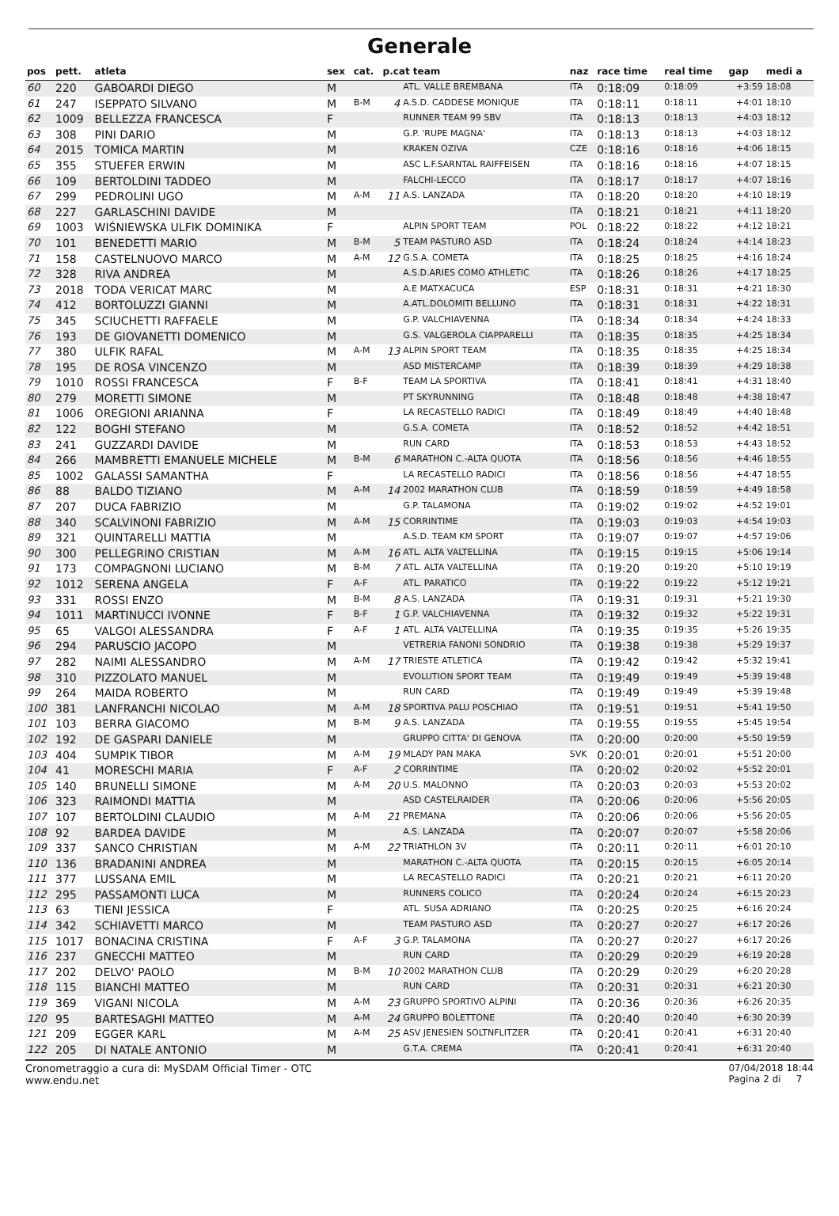Generale
| pos | pett. | atleta | sex | cat. | p.cat team | | naz | race time | real time | gap | medi a |
| --- | --- | --- | --- | --- | --- | --- | --- | --- | --- | --- | --- |
| 60 | 220 | GABOARDI DIEGO | M | | | ATL. VALLE BREMBANA | ITA | 0:18:09 | 0:18:09 | +3:59 | 18:08 |
| 61 | 247 | ISEPPATO SILVANO | M | B-M | 4 | A.S.D. CADDESE MONIQUE | ITA | 0:18:11 | 0:18:11 | +4:01 | 18:10 |
| 62 | 1009 | BELLEZZA FRANCESCA | F | | | RUNNER TEAM 99 SBV | ITA | 0:18:13 | 0:18:13 | +4:03 | 18:12 |
| 63 | 308 | PINI DARIO | M | | | G.P. 'RUPE MAGNA' | ITA | 0:18:13 | 0:18:13 | +4:03 | 18:12 |
| 64 | 2015 | TOMICA MARTIN | M | | | KRAKEN OZIVA | CZE | 0:18:16 | 0:18:16 | +4:06 | 18:15 |
| 65 | 355 | STUEFER ERWIN | M | | | ASC L.F.SARNTAL RAIFFEISEN | ITA | 0:18:16 | 0:18:16 | +4:07 | 18:15 |
| 66 | 109 | BERTOLDINI TADDEO | M | | | FALCHI-LECCO | ITA | 0:18:17 | 0:18:17 | +4:07 | 18:16 |
| 67 | 299 | PEDROLINI UGO | M | A-M | 11 | A.S. LANZADA | ITA | 0:18:20 | 0:18:20 | +4:10 | 18:19 |
| 68 | 227 | GARLASCHINI DAVIDE | M | | | | ITA | 0:18:21 | 0:18:21 | +4:11 | 18:20 |
| 69 | 1003 | WIŚNIEWSKA ULFIK DOMINIKA | F | | | ALPIN SPORT TEAM | POL | 0:18:22 | 0:18:22 | +4:12 | 18:21 |
| 70 | 101 | BENEDETTI MARIO | M | B-M | 5 | TEAM PASTURO ASD | ITA | 0:18:24 | 0:18:24 | +4:14 | 18:23 |
| 71 | 158 | CASTELNUOVO MARCO | M | A-M | 12 | G.S.A. COMETA | ITA | 0:18:25 | 0:18:25 | +4:16 | 18:24 |
| 72 | 328 | RIVA ANDREA | M | | | A.S.D.ARIES COMO ATHLETIC | ITA | 0:18:26 | 0:18:26 | +4:17 | 18:25 |
| 73 | 2018 | TODA VERICAT MARC | M | | | A.E MATXACUCA | ESP | 0:18:31 | 0:18:31 | +4:21 | 18:30 |
| 74 | 412 | BORTOLUZZI GIANNI | M | | | A.ATL.DOLOMITI BELLUNO | ITA | 0:18:31 | 0:18:31 | +4:22 | 18:31 |
| 75 | 345 | SCIUCHETTI RAFFAELE | M | | | G.P. VALCHIAVENNA | ITA | 0:18:34 | 0:18:34 | +4:24 | 18:33 |
| 76 | 193 | DE GIOVANETTI DOMENICO | M | | | G.S. VALGEROLA CIAPPARELLI | ITA | 0:18:35 | 0:18:35 | +4:25 | 18:34 |
| 77 | 380 | ULFIK RAFAL | M | A-M | 13 | ALPIN SPORT TEAM | ITA | 0:18:35 | 0:18:35 | +4:25 | 18:34 |
| 78 | 195 | DE ROSA VINCENZO | M | | | ASD MISTERCAMP | ITA | 0:18:39 | 0:18:39 | +4:29 | 18:38 |
| 79 | 1010 | ROSSI FRANCESCA | F | B-F | | TEAM LA SPORTIVA | ITA | 0:18:41 | 0:18:41 | +4:31 | 18:40 |
| 80 | 279 | MORETTI SIMONE | M | | | PT SKYRUNNING | ITA | 0:18:48 | 0:18:48 | +4:38 | 18:47 |
| 81 | 1006 | OREGIONI ARIANNA | F | | | LA RECASTELLO RADICI | ITA | 0:18:49 | 0:18:49 | +4:40 | 18:48 |
| 82 | 122 | BOGHI STEFANO | M | | | G.S.A. COMETA | ITA | 0:18:52 | 0:18:52 | +4:42 | 18:51 |
| 83 | 241 | GUZZARDI DAVIDE | M | | | RUN CARD | ITA | 0:18:53 | 0:18:53 | +4:43 | 18:52 |
| 84 | 266 | MAMBRETTI EMANUELE MICHELE | M | B-M | 6 | MARATHON C.-ALTA QUOTA | ITA | 0:18:56 | 0:18:56 | +4:46 | 18:55 |
| 85 | 1002 | GALASSI SAMANTHA | F | | | LA RECASTELLO RADICI | ITA | 0:18:56 | 0:18:56 | +4:47 | 18:55 |
| 86 | 88 | BALDO TIZIANO | M | A-M | 14 | 2002 MARATHON CLUB | ITA | 0:18:59 | 0:18:59 | +4:49 | 18:58 |
| 87 | 207 | DUCA FABRIZIO | M | | | G.P. TALAMONA | ITA | 0:19:02 | 0:19:02 | +4:52 | 19:01 |
| 88 | 340 | SCALVINONI FABRIZIO | M | A-M | 15 | CORRINTIME | ITA | 0:19:03 | 0:19:03 | +4:54 | 19:03 |
| 89 | 321 | QUINTARELLI MATTIA | M | | | A.S.D. TEAM KM SPORT | ITA | 0:19:07 | 0:19:07 | +4:57 | 19:06 |
| 90 | 300 | PELLEGRINO CRISTIAN | M | A-M | 16 | ATL. ALTA VALTELLINA | ITA | 0:19:15 | 0:19:15 | +5:06 | 19:14 |
| 91 | 173 | COMPAGNONI LUCIANO | M | B-M | 7 | ATL. ALTA VALTELLINA | ITA | 0:19:20 | 0:19:20 | +5:10 | 19:19 |
| 92 | 1012 | SERENA ANGELA | F | A-F | | ATL. PARATICO | ITA | 0:19:22 | 0:19:22 | +5:12 | 19:21 |
| 93 | 331 | ROSSI ENZO | M | B-M | 8 | A.S. LANZADA | ITA | 0:19:31 | 0:19:31 | +5:21 | 19:30 |
| 94 | 1011 | MARTINUCCI IVONNE | F | B-F | 1 | G.P. VALCHIAVENNA | ITA | 0:19:32 | 0:19:32 | +5:22 | 19:31 |
| 95 | 65 | VALGOI ALESSANDRA | F | A-F | 1 | ATL. ALTA VALTELLINA | ITA | 0:19:35 | 0:19:35 | +5:26 | 19:35 |
| 96 | 294 | PARUSCIO JACOPO | M | | | VETRERIA FANONI SONDRIO | ITA | 0:19:38 | 0:19:38 | +5:29 | 19:37 |
| 97 | 282 | NAIMI ALESSANDRO | M | A-M | 17 | TRIESTE ATLETICA | ITA | 0:19:42 | 0:19:42 | +5:32 | 19:41 |
| 98 | 310 | PIZZOLATO MANUEL | M | | | EVOLUTION SPORT TEAM | ITA | 0:19:49 | 0:19:49 | +5:39 | 19:48 |
| 99 | 264 | MAIDA ROBERTO | M | | | RUN CARD | ITA | 0:19:49 | 0:19:49 | +5:39 | 19:48 |
| 100 | 381 | LANFRANCHI NICOLAO | M | A-M | 18 | SPORTIVA PALU POSCHIAO | ITA | 0:19:51 | 0:19:51 | +5:41 | 19:50 |
| 101 | 103 | BERRA GIACOMO | M | B-M | 9 | A.S. LANZADA | ITA | 0:19:55 | 0:19:55 | +5:45 | 19:54 |
| 102 | 192 | DE GASPARI DANIELE | M | | | GRUPPO CITTA' DI GENOVA | ITA | 0:20:00 | 0:20:00 | +5:50 | 19:59 |
| 103 | 404 | SUMPIK TIBOR | M | A-M | 19 | MLADY PAN MAKA | SVK | 0:20:01 | 0:20:01 | +5:51 | 20:00 |
| 104 | 41 | MORESCHI MARIA | F | A-F | 2 | CORRINTIME | ITA | 0:20:02 | 0:20:02 | +5:52 | 20:01 |
| 105 | 140 | BRUNELLI SIMONE | M | A-M | 20 | U.S. MALONNO | ITA | 0:20:03 | 0:20:03 | +5:53 | 20:02 |
| 106 | 323 | RAIMONDI MATTIA | M | | | ASD CASTELRAIDER | ITA | 0:20:06 | 0:20:06 | +5:56 | 20:05 |
| 107 | 107 | BERTOLDINI CLAUDIO | M | A-M | 21 | PREMANA | ITA | 0:20:06 | 0:20:06 | +5:56 | 20:05 |
| 108 | 92 | BARDEA DAVIDE | M | | | A.S. LANZADA | ITA | 0:20:07 | 0:20:07 | +5:58 | 20:06 |
| 109 | 337 | SANCO CHRISTIAN | M | A-M | 22 | TRIATHLON 3V | ITA | 0:20:11 | 0:20:11 | +6:01 | 20:10 |
| 110 | 136 | BRADANINI ANDREA | M | | | MARATHON C.-ALTA QUOTA | ITA | 0:20:15 | 0:20:15 | +6:05 | 20:14 |
| 111 | 377 | LUSSANA EMIL | M | | | LA RECASTELLO RADICI | ITA | 0:20:21 | 0:20:21 | +6:11 | 20:20 |
| 112 | 295 | PASSAMONTI LUCA | M | | | RUNNERS COLICO | ITA | 0:20:24 | 0:20:24 | +6:15 | 20:23 |
| 113 | 63 | TIENI JESSICA | F | | | ATL. SUSA ADRIANO | ITA | 0:20:25 | 0:20:25 | +6:16 | 20:24 |
| 114 | 342 | SCHIAVETTI MARCO | M | | | TEAM PASTURO ASD | ITA | 0:20:27 | 0:20:27 | +6:17 | 20:26 |
| 115 | 1017 | BONACINA CRISTINA | F | A-F | 3 | G.P. TALAMONA | ITA | 0:20:27 | 0:20:27 | +6:17 | 20:26 |
| 116 | 237 | GNECCHI MATTEO | M | | | RUN CARD | ITA | 0:20:29 | 0:20:29 | +6:19 | 20:28 |
| 117 | 202 | DELVO' PAOLO | M | B-M | 10 | 2002 MARATHON CLUB | ITA | 0:20:29 | 0:20:29 | +6:20 | 20:28 |
| 118 | 115 | BIANCHI MATTEO | M | | | RUN CARD | ITA | 0:20:31 | 0:20:31 | +6:21 | 20:30 |
| 119 | 369 | VIGANI NICOLA | M | A-M | 23 | GRUPPO SPORTIVO ALPINI | ITA | 0:20:36 | 0:20:36 | +6:26 | 20:35 |
| 120 | 95 | BARTESAGHI MATTEO | M | A-M | 24 | GRUPPO BOLETTONE | ITA | 0:20:40 | 0:20:40 | +6:30 | 20:39 |
| 121 | 209 | EGGER KARL | M | A-M | 25 | ASV JENESIEN SOLTNFLITZER | ITA | 0:20:41 | 0:20:41 | +6:31 | 20:40 |
| 122 | 205 | DI NATALE ANTONIO | M | | | G.T.A. CREMA | ITA | 0:20:41 | 0:20:41 | +6:31 | 20:40 |
Cronometraggio a cura di: MySDAM Official Timer - OTC
www.endu.net
07/04/2018 18:44
Pagina 2 di 7